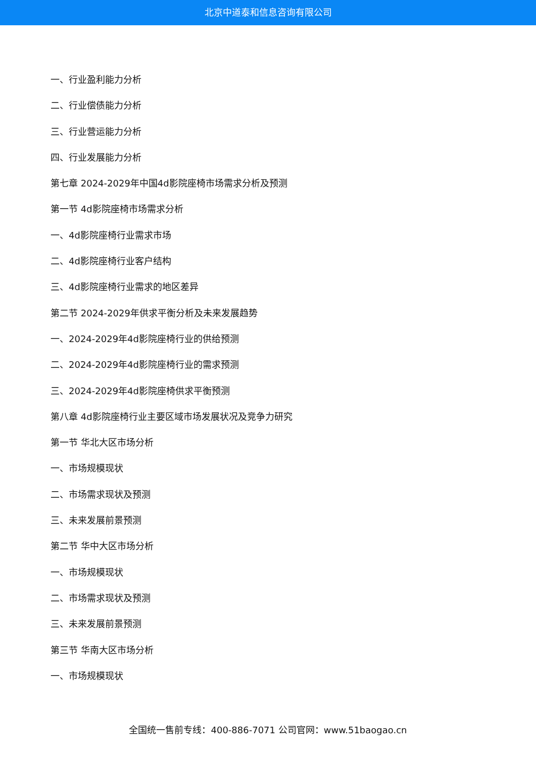北京中道泰和信息咨询有限公司
一、行业盈利能力分析
二、行业偿债能力分析
三、行业营运能力分析
四、行业发展能力分析
第七章 2024-2029年中国4d影院座椅市场需求分析及预测
第一节 4d影院座椅市场需求分析
一、4d影院座椅行业需求市场
二、4d影院座椅行业客户结构
三、4d影院座椅行业需求的地区差异
第二节 2024-2029年供求平衡分析及未来发展趋势
一、2024-2029年4d影院座椅行业的供给预测
二、2024-2029年4d影院座椅行业的需求预测
三、2024-2029年4d影院座椅供求平衡预测
第八章 4d影院座椅行业主要区域市场发展状况及竞争力研究
第一节 华北大区市场分析
一、市场规模现状
二、市场需求现状及预测
三、未来发展前景预测
第二节 华中大区市场分析
一、市场规模现状
二、市场需求现状及预测
三、未来发展前景预测
第三节 华南大区市场分析
一、市场规模现状
全国统一售前专线：400-886-7071 公司官网：www.51baogao.cn